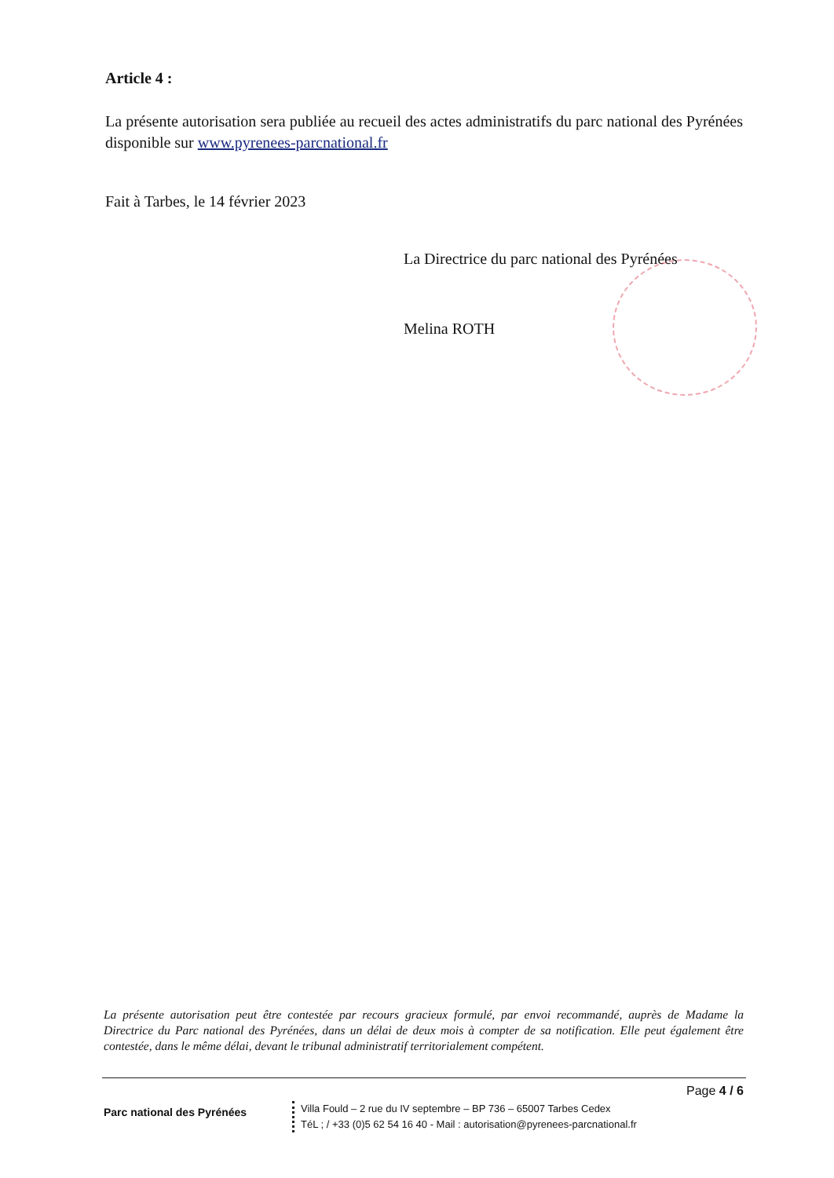Article 4 :
La présente autorisation sera publiée au recueil des actes administratifs du parc national des Pyrénées disponible sur www.pyrenees-parcnational.fr
Fait à Tarbes, le 14 février 2023
La Directrice du parc national des Pyrénées
Melina ROTH
La présente autorisation peut être contestée par recours gracieux formulé, par envoi recommandé, auprès de Madame la Directrice du Parc national des Pyrénées, dans un délai de deux mois à compter de sa notification. Elle peut également être contestée, dans le même délai, devant le tribunal administratif territorialement compétent.
Page 4 / 6
Parc national des Pyrénées
Villa Fould – 2 rue du IV septembre – BP 736 – 65007 Tarbes Cedex
TéL ; / +33 (0)5 62 54 16 40 - Mail : autorisation@pyrenees-parcnational.fr